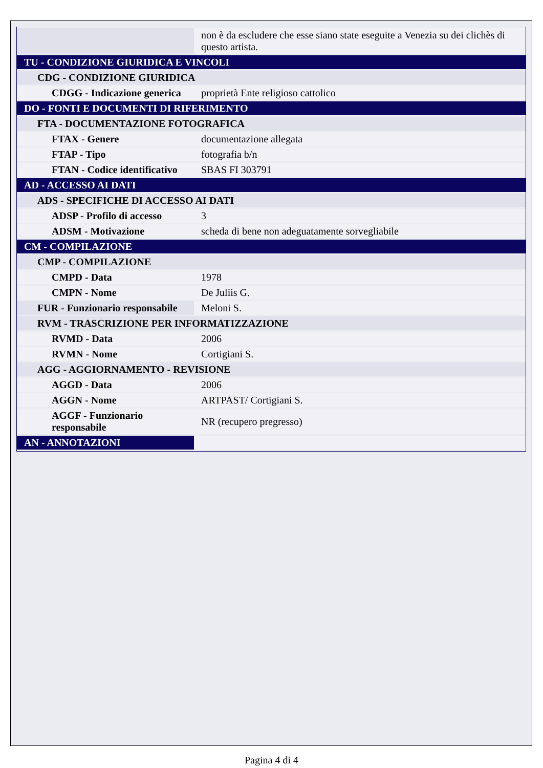| | non è da escludere che esse siano state eseguite a Venezia su dei clichès di questo artista. |
| TU - CONDIZIONE GIURIDICA E VINCOLI | |
| CDG - CONDIZIONE GIURIDICA | |
| CDGG - Indicazione generica | proprietà Ente religioso cattolico |
| DO - FONTI E DOCUMENTI DI RIFERIMENTO | |
| FTA - DOCUMENTAZIONE FOTOGRAFICA | |
| FTAX - Genere | documentazione allegata |
| FTAP - Tipo | fotografia b/n |
| FTAN - Codice identificativo | SBAS FI 303791 |
| AD - ACCESSO AI DATI | |
| ADS - SPECIFICHE DI ACCESSO AI DATI | |
| ADSP - Profilo di accesso | 3 |
| ADSM - Motivazione | scheda di bene non adeguatamente sorvegliabile |
| CM - COMPILAZIONE | |
| CMP - COMPILAZIONE | |
| CMPD - Data | 1978 |
| CMPN - Nome | De Juliis G. |
| FUR - Funzionario responsabile | Meloni S. |
| RVM - TRASCRIZIONE PER INFORMATIZZAZIONE | |
| RVMD - Data | 2006 |
| RVMN - Nome | Cortigiani S. |
| AGG - AGGIORNAMENTO - REVISIONE | |
| AGGD - Data | 2006 |
| AGGN - Nome | ARTPAST/ Cortigiani S. |
| AGGF - Funzionario responsabile | NR (recupero pregresso) |
| AN - ANNOTAZIONI | |
Pagina 4 di 4